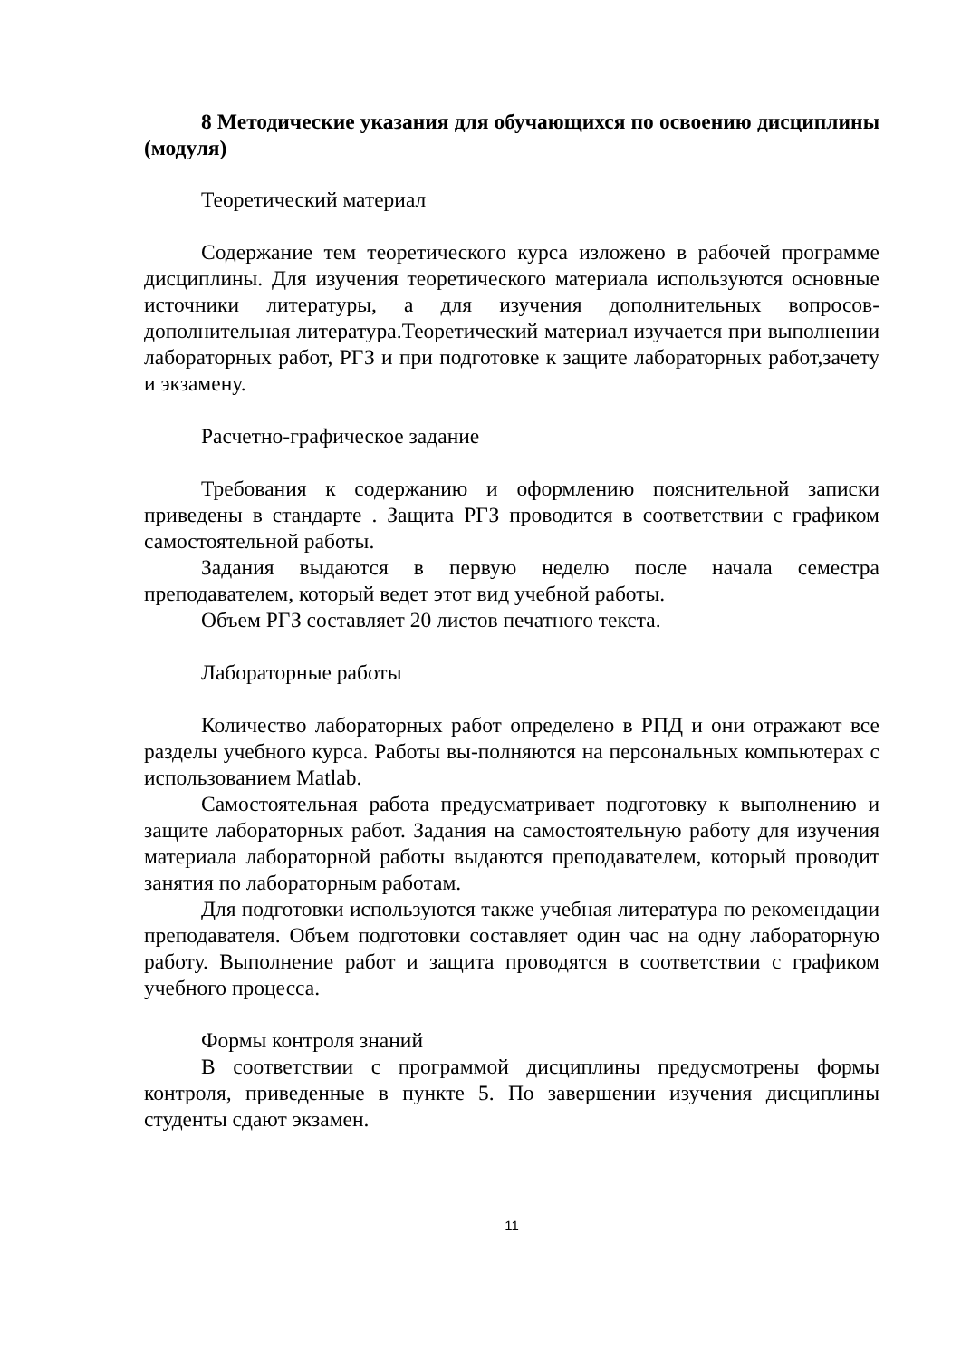8 Методические указания для обучающихся по освоению дисциплины (модуля)
Теоретический материал
Содержание тем теоретического курса изложено в рабочей программе дисциплины. Для изучения теоретического материала используются основные источники литературы, а для изучения дополнительных вопросов-дополнительная литература.Теоретический материал изучается при выполнении лабораторных работ, РГЗ и при подготовке к защите лабораторных работ,зачету и экзамену.
Расчетно-графическое задание
Требования к содержанию и оформлению пояснительной записки приведены в стандарте . Защита РГЗ проводится в соответствии с графиком самостоятельной работы.
Задания выдаются в первую неделю после начала семестра преподавателем, который ведет этот вид учебной работы.
Объем РГЗ составляет 20 листов печатного текста.
Лабораторные работы
Количество лабораторных работ определено в РПД и они отражают все разделы учебного курса. Работы вы-полняются на персональных компьютерах с использованием Matlab.
Самостоятельная работа предусматривает подготовку к выполнению и защите лабораторных работ. Задания на самостоятельную работу для изучения материала лабораторной работы выдаются преподавателем, который проводит занятия по лабораторным работам.
Для подготовки используются также учебная литература по рекомендации преподавателя. Объем подготовки составляет один час на одну лабораторную работу. Выполнение работ и защита проводятся в соответствии с графиком учебного процесса.
Формы контроля знаний
В соответствии с программой дисциплины предусмотрены формы контроля, приведенные в пункте 5. По завершении изучения дисциплины студенты сдают экзамен.
11